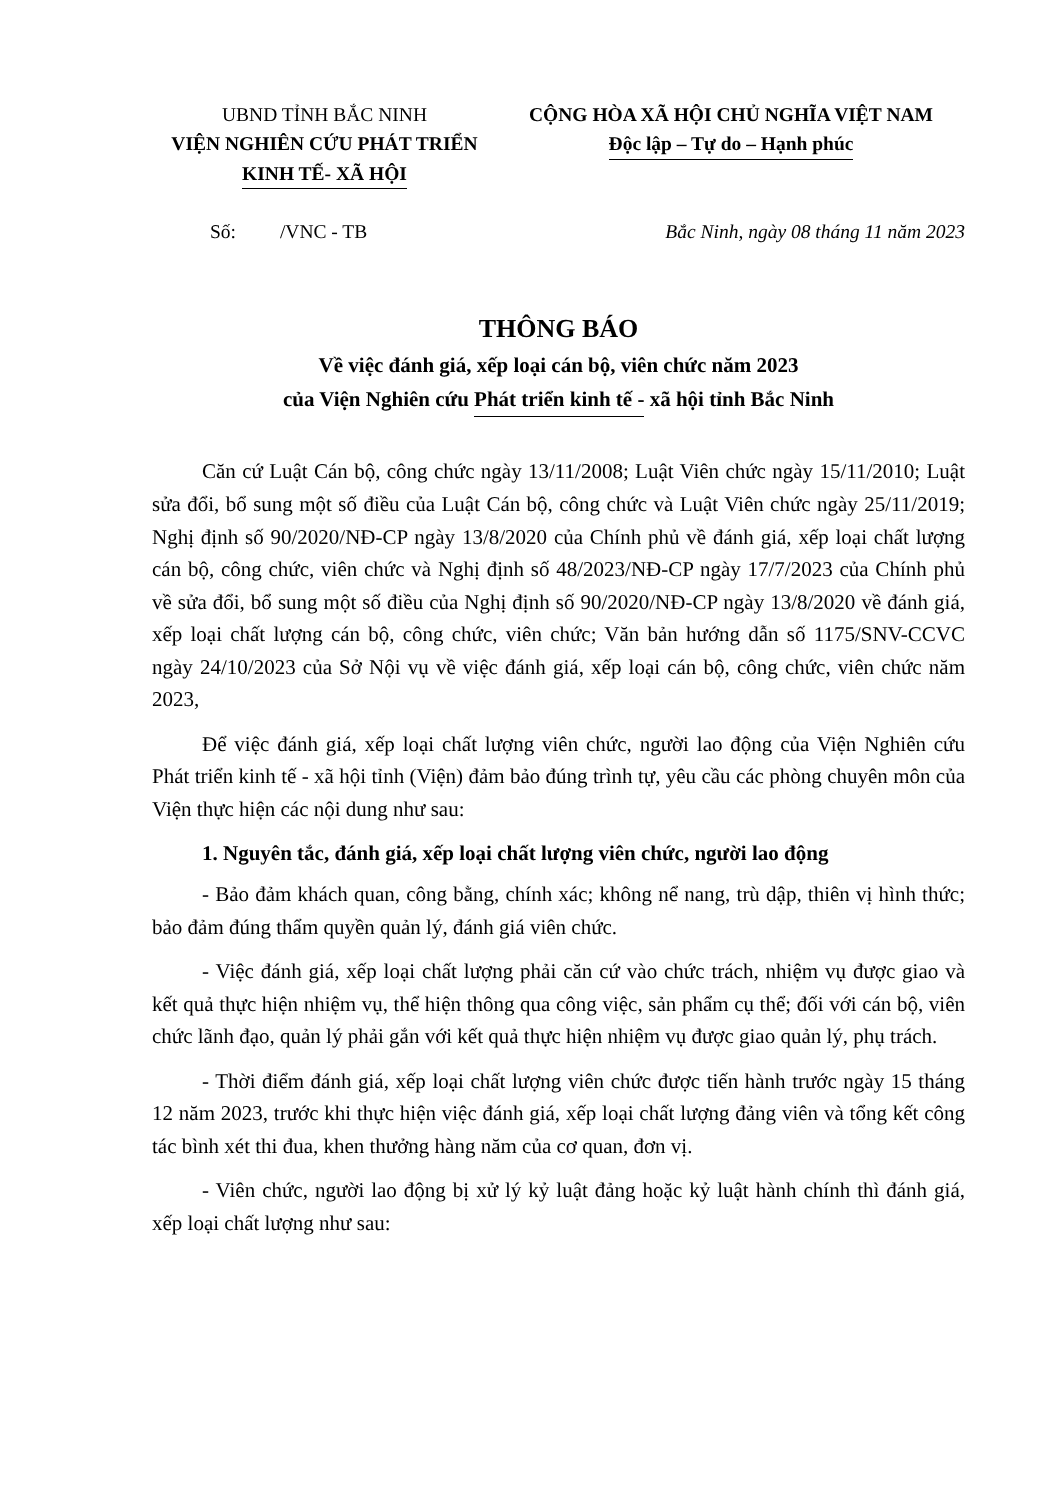UBND TỈNH BẮC NINH
VIỆN NGHIÊN CỨU PHÁT TRIỂN
KINH TẾ- XÃ HỘI
CỘNG HÒA XÃ HỘI CHỦ NGHĨA VIỆT NAM
Độc lập – Tự do – Hạnh phúc
Số: /VNC - TB Bắc Ninh, ngày 08 tháng 11 năm 2023
THÔNG BÁO
Về việc đánh giá, xếp loại cán bộ, viên chức năm 2023
của Viện Nghiên cứu Phát triển kinh tế - xã hội tỉnh Bắc Ninh
Căn cứ Luật Cán bộ, công chức ngày 13/11/2008; Luật Viên chức ngày 15/11/2010; Luật sửa đổi, bổ sung một số điều của Luật Cán bộ, công chức và Luật Viên chức ngày 25/11/2019; Nghị định số 90/2020/NĐ-CP ngày 13/8/2020 của Chính phủ về đánh giá, xếp loại chất lượng cán bộ, công chức, viên chức và Nghị định số 48/2023/NĐ-CP ngày 17/7/2023 của Chính phủ về sửa đổi, bổ sung một số điều của Nghị định số 90/2020/NĐ-CP ngày 13/8/2020 về đánh giá, xếp loại chất lượng cán bộ, công chức, viên chức; Văn bản hướng dẫn số 1175/SNV-CCVC ngày 24/10/2023 của Sở Nội vụ về việc đánh giá, xếp loại cán bộ, công chức, viên chức năm 2023,
Để việc đánh giá, xếp loại chất lượng viên chức, người lao động của Viện Nghiên cứu Phát triển kinh tế - xã hội tỉnh (Viện) đảm bảo đúng trình tự, yêu cầu các phòng chuyên môn của Viện thực hiện các nội dung như sau:
1. Nguyên tắc, đánh giá, xếp loại chất lượng viên chức, người lao động
- Bảo đảm khách quan, công bằng, chính xác; không nể nang, trù dập, thiên vị hình thức; bảo đảm đúng thẩm quyền quản lý, đánh giá viên chức.
- Việc đánh giá, xếp loại chất lượng phải căn cứ vào chức trách, nhiệm vụ được giao và kết quả thực hiện nhiệm vụ, thể hiện thông qua công việc, sản phẩm cụ thể; đối với cán bộ, viên chức lãnh đạo, quản lý phải gắn với kết quả thực hiện nhiệm vụ được giao quản lý, phụ trách.
- Thời điểm đánh giá, xếp loại chất lượng viên chức được tiến hành trước ngày 15 tháng 12 năm 2023, trước khi thực hiện việc đánh giá, xếp loại chất lượng đảng viên và tổng kết công tác bình xét thi đua, khen thưởng hàng năm của cơ quan, đơn vị.
- Viên chức, người lao động bị xử lý kỷ luật đảng hoặc kỷ luật hành chính thì đánh giá, xếp loại chất lượng như sau: